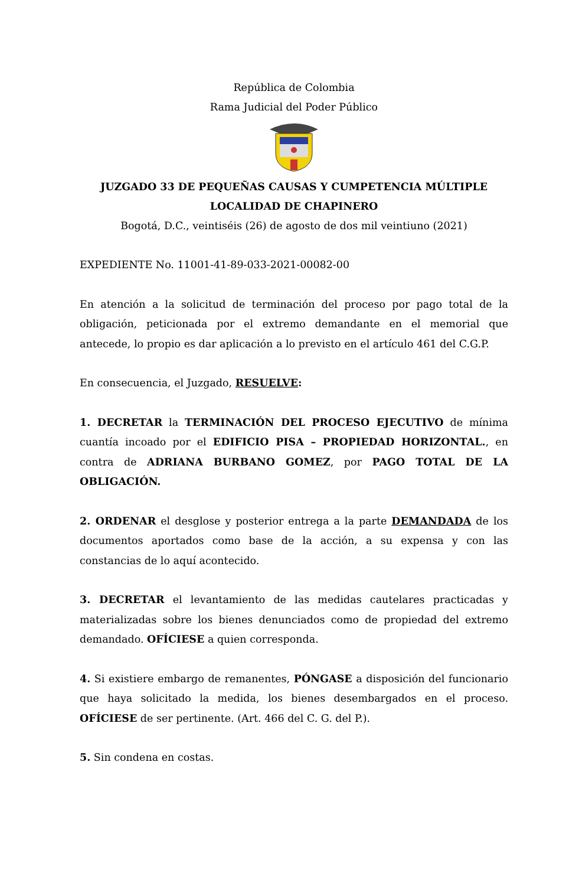República de Colombia
Rama Judicial del Poder Público
JUZGADO 33 DE PEQUEÑAS CAUSAS Y CUMPETENCIA MÚLTIPLE
LOCALIDAD DE CHAPINERO
Bogotá, D.C., veintiséis (26) de agosto de dos mil veintiuno (2021)
EXPEDIENTE No. 11001-41-89-033-2021-00082-00
En atención a la solicitud de terminación del proceso por pago total de la obligación, peticionada por el extremo demandante en el memorial que antecede, lo propio es dar aplicación a lo previsto en el artículo 461 del C.G.P.
En consecuencia, el Juzgado, RESUELVE:
1. DECRETAR la TERMINACIÓN DEL PROCESO EJECUTIVO de mínima cuantía incoado por el EDIFICIO PISA – PROPIEDAD HORIZONTAL., en contra de ADRIANA BURBANO GOMEZ, por PAGO TOTAL DE LA OBLIGACIÓN.
2. ORDENAR el desglose y posterior entrega a la parte DEMANDADA de los documentos aportados como base de la acción, a su expensa y con las constancias de lo aquí acontecido.
3. DECRETAR el levantamiento de las medidas cautelares practicadas y materializadas sobre los bienes denunciados como de propiedad del extremo demandado. OFÍCIESE a quien corresponda.
4. Si existiere embargo de remanentes, PÓNGASE a disposición del funcionario que haya solicitado la medida, los bienes desembargados en el proceso. OFÍCIESE de ser pertinente. (Art. 466 del C. G. del P.).
5. Sin condena en costas.